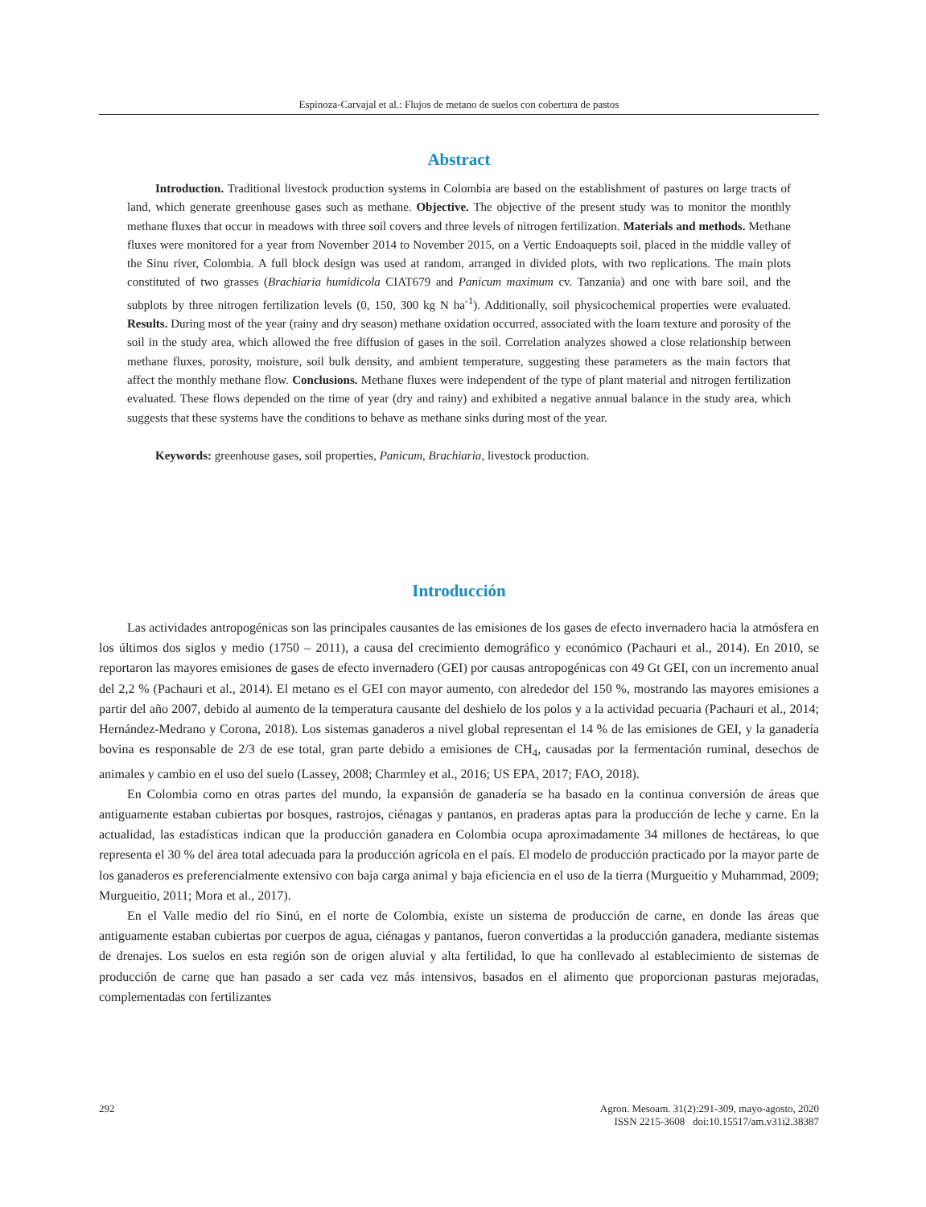Espinoza-Carvajal et al.: Flujos de metano de suelos con cobertura de pastos
Abstract
Introduction. Traditional livestock production systems in Colombia are based on the establishment of pastures on large tracts of land, which generate greenhouse gases such as methane. Objective. The objective of the present study was to monitor the monthly methane fluxes that occur in meadows with three soil covers and three levels of nitrogen fertilization. Materials and methods. Methane fluxes were monitored for a year from November 2014 to November 2015, on a Vertic Endoaquepts soil, placed in the middle valley of the Sinu river, Colombia. A full block design was used at random, arranged in divided plots, with two replications. The main plots constituted of two grasses (Brachiaria humidicola CIAT679 and Panicum maximum cv. Tanzania) and one with bare soil, and the subplots by three nitrogen fertilization levels (0, 150, 300 kg N ha<sup>-1</sup>). Additionally, soil physicochemical properties were evaluated. Results. During most of the year (rainy and dry season) methane oxidation occurred, associated with the loam texture and porosity of the soil in the study area, which allowed the free diffusion of gases in the soil. Correlation analyzes showed a close relationship between methane fluxes, porosity, moisture, soil bulk density, and ambient temperature, suggesting these parameters as the main factors that affect the monthly methane flow. Conclusions. Methane fluxes were independent of the type of plant material and nitrogen fertilization evaluated. These flows depended on the time of year (dry and rainy) and exhibited a negative annual balance in the study area, which suggests that these systems have the conditions to behave as methane sinks during most of the year.
Keywords: greenhouse gases, soil properties, Panicum, Brachiaria, livestock production.
Introducción
Las actividades antropogénicas son las principales causantes de las emisiones de los gases de efecto invernadero hacia la atmósfera en los últimos dos siglos y medio (1750 – 2011), a causa del crecimiento demográfico y económico (Pachauri et al., 2014). En 2010, se reportaron las mayores emisiones de gases de efecto invernadero (GEI) por causas antropogénicas con 49 Gt GEI, con un incremento anual del 2,2 % (Pachauri et al., 2014). El metano es el GEI con mayor aumento, con alrededor del 150 %, mostrando las mayores emisiones a partir del año 2007, debido al aumento de la temperatura causante del deshielo de los polos y a la actividad pecuaria (Pachauri et al., 2014; Hernández-Medrano y Corona, 2018). Los sistemas ganaderos a nivel global representan el 14 % de las emisiones de GEI, y la ganadería bovina es responsable de 2/3 de ese total, gran parte debido a emisiones de CH<sub>4</sub>, causadas por la fermentación ruminal, desechos de animales y cambio en el uso del suelo (Lassey, 2008; Charmley et al., 2016; US EPA, 2017; FAO, 2018).
En Colombia como en otras partes del mundo, la expansión de ganadería se ha basado en la continua conversión de áreas que antiguamente estaban cubiertas por bosques, rastrojos, ciénagas y pantanos, en praderas aptas para la producción de leche y carne. En la actualidad, las estadísticas indican que la producción ganadera en Colombia ocupa aproximadamente 34 millones de hectáreas, lo que representa el 30 % del área total adecuada para la producción agrícola en el país. El modelo de producción practicado por la mayor parte de los ganaderos es preferencialmente extensivo con baja carga animal y baja eficiencia en el uso de la tierra (Murgueitio y Muhammad, 2009; Murgueitio, 2011; Mora et al., 2017).
En el Valle medio del río Sinú, en el norte de Colombia, existe un sistema de producción de carne, en donde las áreas que antiguamente estaban cubiertas por cuerpos de agua, ciénagas y pantanos, fueron convertidas a la producción ganadera, mediante sistemas de drenajes. Los suelos en esta región son de origen aluvial y alta fertilidad, lo que ha conllevado al establecimiento de sistemas de producción de carne que han pasado a ser cada vez más intensivos, basados en el alimento que proporcionan pasturas mejoradas, complementadas con fertilizantes
292 Agron. Mesoam. 31(2):291-309, mayo-agosto, 2020
ISSN 2215-3608 doi:10.15517/am.v31i2.38387